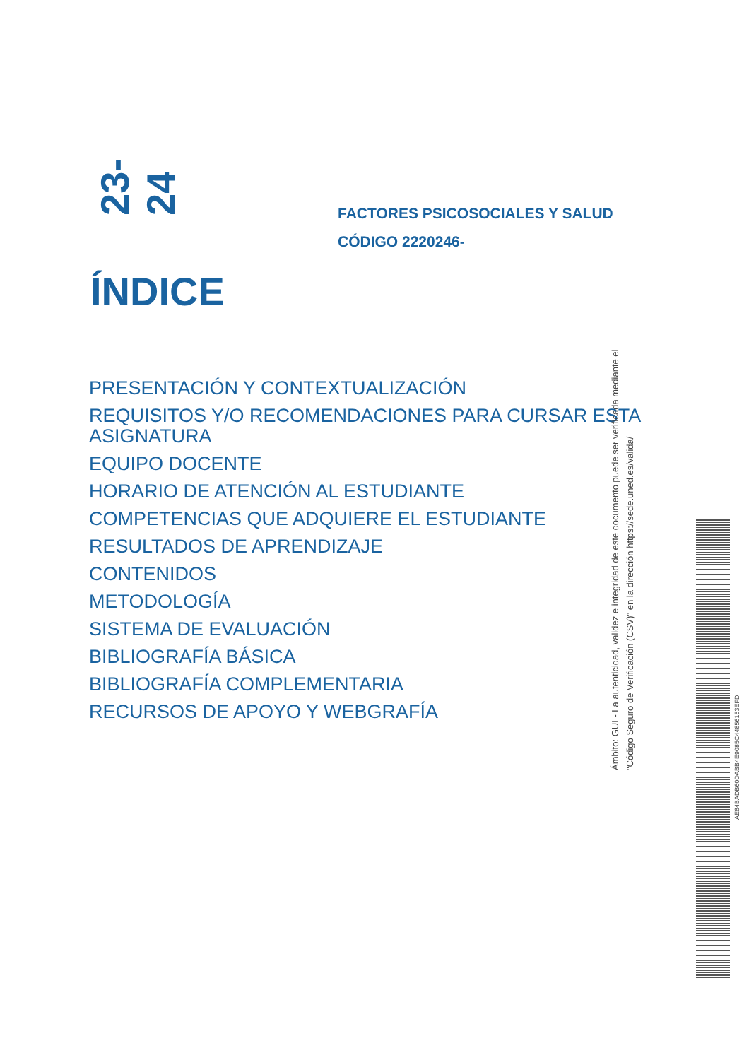23-24
FACTORES PSICOSOCIALES Y SALUD
CÓDIGO 2220246-
ÍNDICE
PRESENTACIÓN Y CONTEXTUALIZACIÓN
REQUISITOS Y/O RECOMENDACIONES PARA CURSAR ESTA ASIGNATURA
EQUIPO DOCENTE
HORARIO DE ATENCIÓN AL ESTUDIANTE
COMPETENCIAS QUE ADQUIERE EL ESTUDIANTE
RESULTADOS DE APRENDIZAJE
CONTENIDOS
METODOLOGÍA
SISTEMA DE EVALUACIÓN
BIBLIOGRAFÍA BÁSICA
BIBLIOGRAFÍA COMPLEMENTARIA
RECURSOS DE APOYO Y WEBGRAFÍA
Ámbito: GUI - La autenticidad, validez e integridad de este documento puede ser verificada mediante el
"Código Seguro de Verificación (CSV)" en la dirección https://sede.uned.es/valida/
AE64BADB60DABB4E9085C44856153EFD